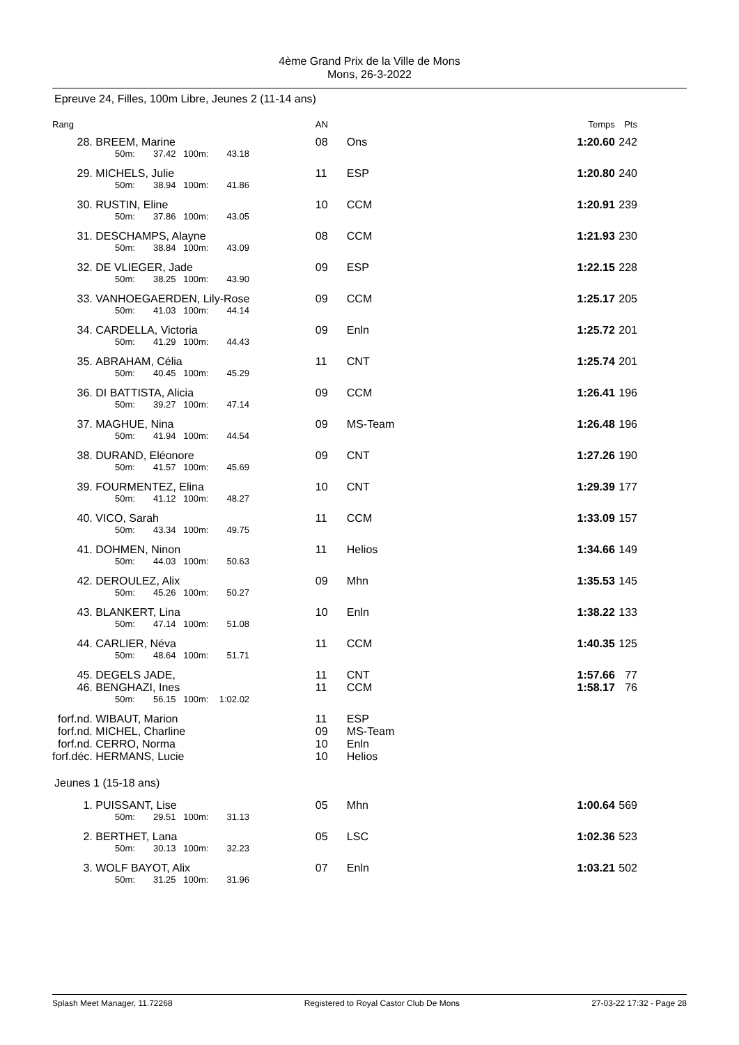4ème Grand Prix de la Ville de Mons
Mons, 26-3-2022
Epreuve 24, Filles, 100m Libre, Jeunes 2 (11-14 ans)
| Rang | | AN | | Temps | Pts |
| --- | --- | --- | --- | --- | --- |
| 28. | BREEM, Marine | 08 | Ons | 1:20.60 | 242 |
| 50m: 37.42 100m: 43.18 | | | | | |
| 29. | MICHELS, Julie | 11 | ESP | 1:20.80 | 240 |
| 50m: 38.94 100m: 41.86 | | | | | |
| 30. | RUSTIN, Eline | 10 | CCM | 1:20.91 | 239 |
| 50m: 37.86 100m: 43.05 | | | | | |
| 31. | DESCHAMPS, Alayne | 08 | CCM | 1:21.93 | 230 |
| 50m: 38.84 100m: 43.09 | | | | | |
| 32. | DE VLIEGER, Jade | 09 | ESP | 1:22.15 | 228 |
| 50m: 38.25 100m: 43.90 | | | | | |
| 33. | VANHOEGAERDEN, Lily-Rose | 09 | CCM | 1:25.17 | 205 |
| 50m: 41.03 100m: 44.14 | | | | | |
| 34. | CARDELLA, Victoria | 09 | Enln | 1:25.72 | 201 |
| 50m: 41.29 100m: 44.43 | | | | | |
| 35. | ABRAHAM, Célia | 11 | CNT | 1:25.74 | 201 |
| 50m: 40.45 100m: 45.29 | | | | | |
| 36. | DI BATTISTA, Alicia | 09 | CCM | 1:26.41 | 196 |
| 50m: 39.27 100m: 47.14 | | | | | |
| 37. | MAGHUE, Nina | 09 | MS-Team | 1:26.48 | 196 |
| 50m: 41.94 100m: 44.54 | | | | | |
| 38. | DURAND, Eléonore | 09 | CNT | 1:27.26 | 190 |
| 50m: 41.57 100m: 45.69 | | | | | |
| 39. | FOURMENTEZ, Elina | 10 | CNT | 1:29.39 | 177 |
| 50m: 41.12 100m: 48.27 | | | | | |
| 40. | VICO, Sarah | 11 | CCM | 1:33.09 | 157 |
| 50m: 43.34 100m: 49.75 | | | | | |
| 41. | DOHMEN, Ninon | 11 | Helios | 1:34.66 | 149 |
| 50m: 44.03 100m: 50.63 | | | | | |
| 42. | DEROULEZ, Alix | 09 | Mhn | 1:35.53 | 145 |
| 50m: 45.26 100m: 50.27 | | | | | |
| 43. | BLANKERT, Lina | 10 | Enln | 1:38.22 | 133 |
| 50m: 47.14 100m: 51.08 | | | | | |
| 44. | CARLIER, Néva | 11 | CCM | 1:40.35 | 125 |
| 50m: 48.64 100m: 51.71 | | | | | |
| 45. | DEGELS JADE, | 11 | CNT | 1:57.66 | 77 |
| 46. | BENGHAZI, Ines | 11 | CCM | 1:58.17 | 76 |
| 50m: 56.15 100m: 1:02.02 | | | | | |
| forf.nd. | WIBAUT, Marion | 11 | ESP | | |
| forf.nd. | MICHEL, Charline | 09 | MS-Team | | |
| forf.nd. | CERRO, Norma | 10 | Enln | | |
| forf.déc. | HERMANS, Lucie | 10 | Helios | | |
| Jeunes 1 (15-18 ans) | | | | | |
| 1. | PUISSANT, Lise | 05 | Mhn | 1:00.64 | 569 |
| 50m: 29.51 100m: 31.13 | | | | | |
| 2. | BERTHET, Lana | 05 | LSC | 1:02.36 | 523 |
| 50m: 30.13 100m: 32.23 | | | | | |
| 3. | WOLF BAYOT, Alix | 07 | Enln | 1:03.21 | 502 |
| 50m: 31.25 100m: 31.96 | | | | | |
Splash Meet Manager, 11.72268 Registered to Royal Castor Club De Mons 27-03-22 17:32 - Page 28